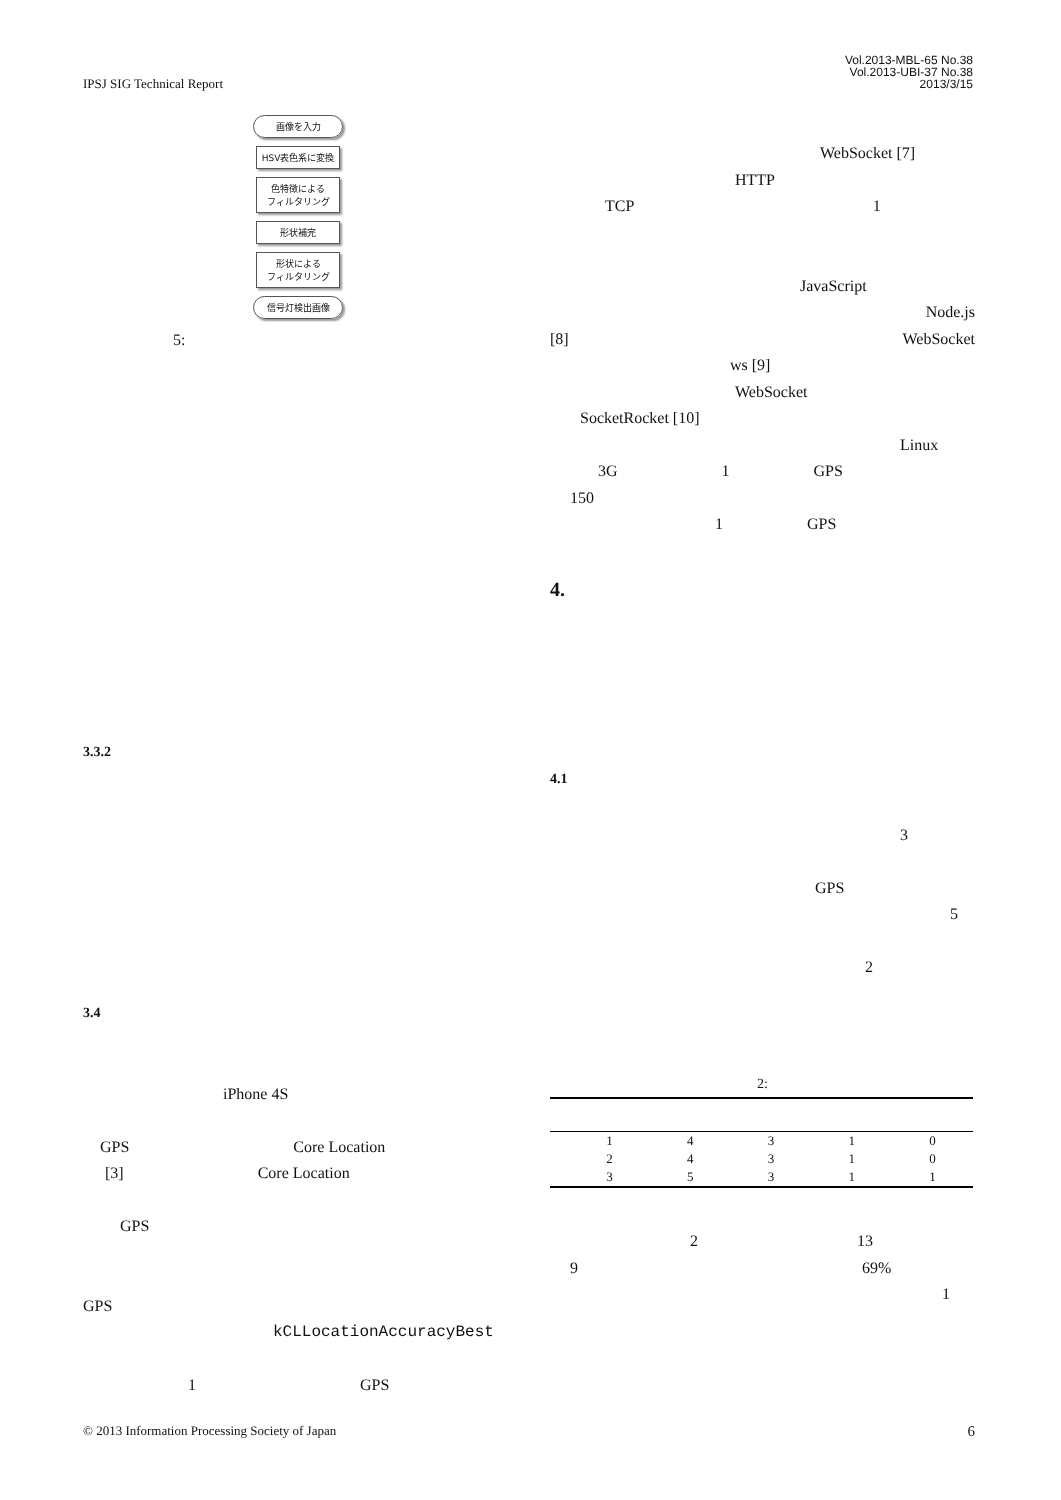IPSJ SIG Technical Report
Vol.2013-MBL-65 No.38
Vol.2013-UBI-37 No.38
2013/3/15
画像を入力
HSV表色系に変換
色特徴による
フィルタリング
形状補完
形状による
フィルタリング
信号灯検出画像
5:
3.3.2
3.4
iPhone 4S
GPS Core Location
[3] Core Location
GPS
GPS
kCLLocationAccuracyBest
1 GPS
WebSocket [7]
HTTP
TCP 1
JavaScript
Node.js
[8] WebSocket
ws [9]
WebSocket
SocketRocket [10]
Linux
3G 1 GPS
150
1 GPS
4.
4.1
3
GPS
5
2
2:
| | 1 | 4 | 3 | 1 | 0 |
| | 2 | 4 | 3 | 1 | 0 |
| | 3 | 5 | 3 | 1 | 1 |
2 13
9 69%
1
© 2013 Information Processing Society of Japan 6